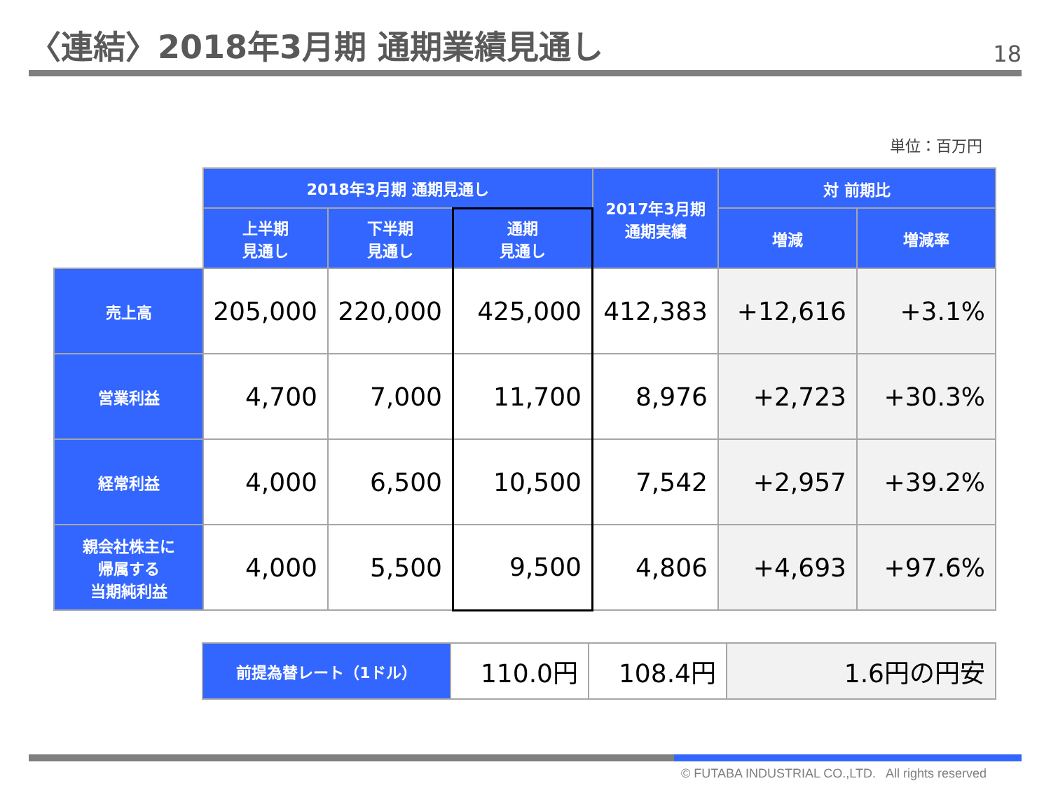〈連結〉2018年3月期 通期業績見通し
18
単位：百万円
| | 2018年3月期 通期見通し | | | 2017年3月期 通期実績 | 対 前期比 | |
| | 上半期 見通し | 下半期 見通し | 通期 見通し | | 増減 | 増減率 |
| 売上高 | 205,000 | 220,000 | 425,000 | 412,383 | +12,616 | +3.1% |
| 営業利益 | 4,700 | 7,000 | 11,700 | 8,976 | +2,723 | +30.3% |
| 経常利益 | 4,000 | 6,500 | 10,500 | 7,542 | +2,957 | +39.2% |
| 親会社株主に 帰属する 当期純利益 | 4,000 | 5,500 | 9,500 | 4,806 | +4,693 | +97.6% |
| 前提為替レート（1ドル） | 110.0円 | 108.4円 | 1.6円の円安 |
© FUTABA INDUSTRIAL CO.,LTD. All rights reserved